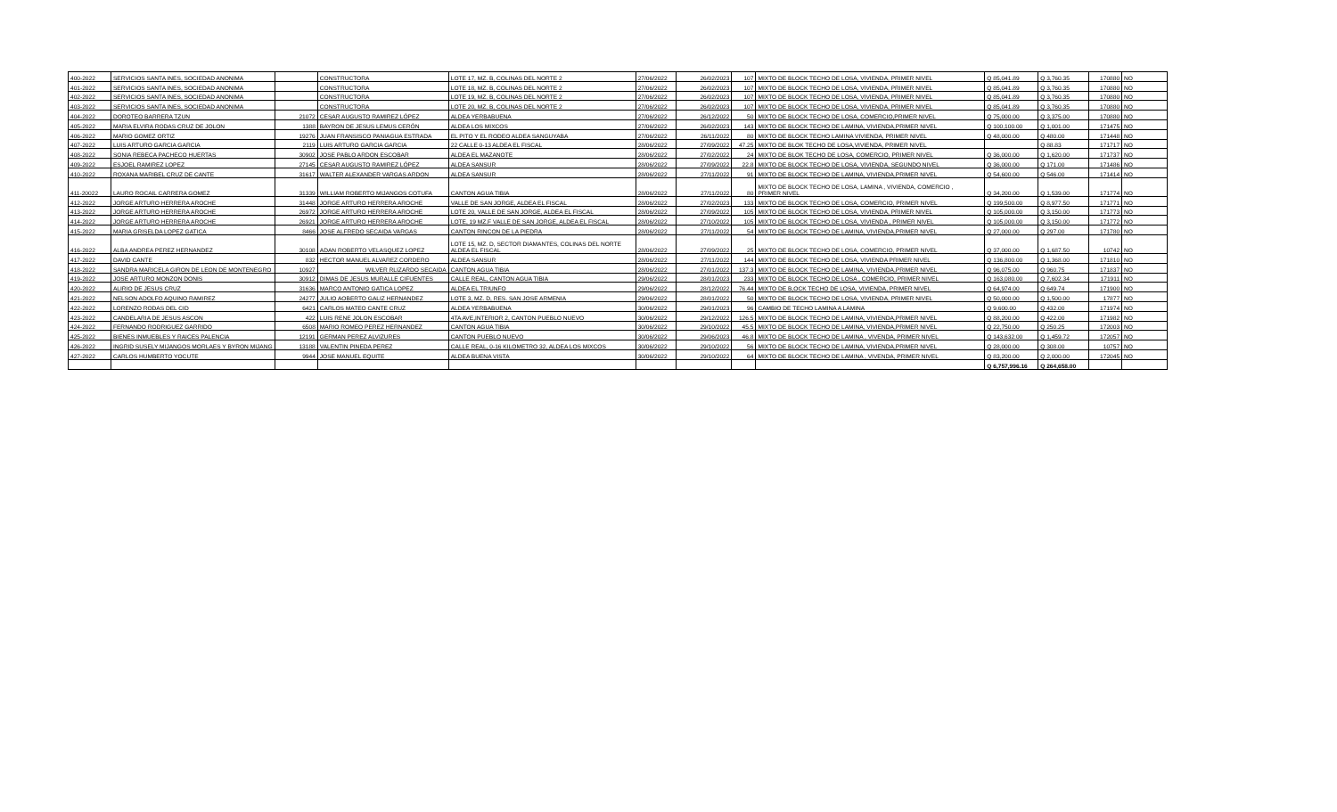| 400-2022 | SERVICIOS SANTA INES, SOCIEDAD ANONIMA | | CONSTRUCTORA | LOTE 17, MZ. B, COLINAS DEL NORTE 2 | 27/06/2022 | 26/02/2023 | 107 | MIXTO DE BLOCK TECHO DE LOSA, VIVIENDA, PRIMER NIVEL | Q 85,041.89 | Q 3,760.35 | 170880 | NO |
| 401-2022 | SERVICIOS SANTA INES, SOCIEDAD ANONIMA | | CONSTRUCTORA | LOTE 18, MZ. B, COLINAS DEL NORTE 2 | 27/06/2022 | 26/02/2023 | 107 | MIXTO DE BLOCK TECHO DE LOSA, VIVIENDA, PRIMER NIVEL | Q 85,041.89 | Q 3,760.35 | 170880 | NO |
| 402-2022 | SERVICIOS SANTA INES, SOCIEDAD ANONIMA | | CONSTRUCTORA | LOTE 19, MZ. B, COLINAS DEL NORTE 2 | 27/06/2022 | 26/02/2023 | 107 | MIXTO DE BLOCK TECHO DE LOSA, VIVIENDA, PRIMER NIVEL | Q 85,041.89 | Q 3,760.35 | 170880 | NO |
| 403-2022 | SERVICIOS SANTA INES, SOCIEDAD ANONIMA | | CONSTRUCTORA | LOTE 20, MZ. B, COLINAS DEL NORTE 2 | 27/06/2022 | 26/02/2023 | 107 | MIXTO DE BLOCK TECHO DE LOSA, VIVIENDA, PRIMER NIVEL | Q 85,041.89 | Q 3,760.35 | 170880 | NO |
| 404-2022 | DOROTEO BARRERA TZUN | 21072 | CESAR AUGUSTO RAMIREZ LÓPEZ | ALDEA YERBABUENA | 27/06/2022 | 26/12/2022 | 50 | MIXTO DE BLOCK TECHO DE LOSA, COMERCIO,PRIMER NIVEL | Q 75,000.00 | Q 3,375.00 | 170880 | NO |
| 405-2022 | MARIA ELVIRA RODAS CRUZ DE JOLON | 1388 | BAYRON DE JESUS LEMUS CERÓN | ALDEA LOS MIXCOS | 27/06/2022 | 26/02/2023 | 143 | MIXTO DE BLOCK TECHO DE LAMINA, VIVIENDA,PRIMER NIVEL | Q 100,100.00 | Q 1,001.00 | 171475 | NO |
| 406-2022 | MARIO GOMEZ ORTIZ | 19276 | JUAN FRANSISCO PANIAGUA ESTRADA | EL PITO Y EL RODEO ALDEA SANGUYABA | 27/06/2022 | 26/11/2022 | 80 | MIXTO DE BLOCK TECHO LAMINA VIVIENDA, PRIMER NIVEL | Q 48,000.00 | Q 480.00 | 171448 | NO |
| 407-2022 | LUIS ARTURO GARCIA GARCIA | 2119 | LUIS ARTURO GARCIA GARCIA | 22 CALLE 0-13 ALDEA EL FISCAL | 28/06/2022 | 27/09/2022 | 47.25 | MIXTO DE BLOK TECHO DE LOSA,VIVIENDA, PRIMER NIVEL | | Q 88.83 | 171717 | NO |
| 408-2022 | SONIA REBECA PACHECO HUERTAS | 30902 | JOSE PABLO ARDON ESCOBAR | ALDEA EL MAZANOTE | 28/06/2022 | 27/02/2022 | 24 | MIXTO DE BLOK TECHO DE LOSA, COMERCIO, PRIMER NIVEL | Q 36,000.00 | Q 1,620.00 | 171737 | NO |
| 409-2022 | ESJOEL RAMIREZ LOPEZ | 27145 | CESAR AUGUSTO RAMIREZ LÓPEZ | ALDEA SANSUR | 28/06/2022 | 27/09/2022 | 22.8 | MIXTO DE BLOCK TECHO DE LOSA, VIVIENDA, SEGUNDO NIVEL | Q 36,000.00 | Q 171.00 | 171486 | NO |
| 410-2022 | ROXANA MARIBEL CRUZ DE CANTE | 31617 | WALTER ALEXANDER VARGAS ARDON | ALDEA SANSUR | 28/06/2022 | 27/11/2022 | 91 | MIXTO DE BLOCK TECHO DE LAMINA, VIVIENDA,PRIMER NIVEL | Q 54,600.00 | Q 546.00 | 171414 | NO |
| 411-20022 | LAURO ROCAIL CARRERA GOMEZ | 31339 | WILLIAM ROBERTO MIJANGOS COTUFA | CANTON AGUA TIBIA | 28/06/2022 | 27/11/2022 | 80 | MIXTO DE BLOCK TECHO DE LOSA, LAMINA , VIVIENDA, COMERCIO , PRIMER NIVEL | Q 34,200.00 | Q 1,539.00 | 171774 | NO |
| 412-2022 | JORGE ARTURO HERRERA AROCHE | 31448 | JORGE ARTURO HERRERA AROCHE | VALLE DE SAN JORGE, ALDEA EL FISCAL | 28/06/2022 | 27/02/2023 | 133 | MIXTO DE BLOCK TECHO DE LOSA, COMERCIO, PRIMER NIVEL | Q 199,500.00 | Q 8,977.50 | 171771 | NO |
| 413-2022 | JORGE ARTURO HERRERA AROCHE | 26972 | JORGE ARTURO HERRERA AROCHE | LOTE 20, VALLE DE SAN JORGE, ALDEA EL FISCAL | 28/06/2022 | 27/09/2022 | 105 | MIXTO DE BLOCK TECHO DE LOSA, VIVIENDA, PRIMER NIVEL | Q 105,000.00 | Q 3,150.00 | 171773 | NO |
| 414-2022 | JORGE ARTURO HERRERA AROCHE | 26921 | JORGE ARTURO HERRERA AROCHE | LOTE, 19 MZ.F VALLE DE SAN JORGE, ALDEA EL FISCAL | 28/06/2022 | 27/10/2022 | 105 | MIXTO DE BLOCK TECHO DE LOSA, VIVIENDA , PRIMER NIVEL | Q 105,000.00 | Q 3,150.00 | 171772 | NO |
| 415-2022 | MARIA GRISELDA LOPEZ GATICA | 8466 | JOSE ALFREDO SECAIDA VARGAS | CANTON RINCON DE LA PIEDRA | 28/06/2022 | 27/11/2022 | 54 | MIXTO DE BLOCK TECHO DE LAMINA, VIVIENDA,PRIMER NIVEL | Q 27,000.00 | Q 297.00 | 171780 | NO |
| 416-2022 | ALBA ANDREA PEREZ HERNANDEZ | 30108 | ADAN ROBERTO VELASQUEZ LOPEZ | LOTE 15, MZ. D, SECTOR DIAMANTES, COLINAS DEL NORTE ALDEA EL FISCAL | 28/06/2022 | 27/09/2022 | 25 | MIXTO DE BLOCK TECHO DE LOSA, COMERCIO, PRIMER NIVEL | Q 37,000.00 | Q 1,687.50 | 10742 | NO |
| 417-2022 | DAVID CANTE | 832 | HECTOR MANUEL ALVAREZ CORDERO | ALDEA SANSUR | 28/06/2022 | 27/11/2022 | 144 | MIXTO DE BLOCK TECHO DE LOSA, VIVIENDA PRIMER NIVEL | Q 136,800.00 | Q 1,368.00 | 171810 | NO |
| 418-2022 | SANDRA MARICELA GIRON DE LEON DE MONTENEGRO | 10927 | WILVER RLIZARDO SECAIDA | CANTON AGUA TIBIA | 28/06/2022 | 27/01/2022 | 137.3 | MIXTO DE BLOCK TECHO DE LAMINA, VIVIENDA,PRIMER NIVEL | Q 96,075.00 | Q 960.75 | 171837 | NO |
| 419-2022 | JOSE ARTURO MONZON DONIS | 30912 | DIMAS DE JESUS MURALLE CIFUENTES | CALLE REAL, CANTON AGUA TIBIA | 29/06/2022 | 28/01/2023 | 233 | MIXTO DE BLOCK TECHO DE LOSA , COMERCIO, PRIMER NIVEL | Q 163,080.00 | Q 7,602.34 | 171911 | NO |
| 420-2022 | ALIRIO DE JESUS CRUZ | 31636 | MARCO ANTONIO GATICA LOPEZ | ALDEA EL TRIUNFO | 29/06/2022 | 28/12/2022 | 76.44 | MIXTO DE B,OCK TECHO DE LOSA, VIVIENDA, PRIMER NIVEL | Q 64,974.00 | Q 649.74 | 171900 | NO |
| 421-2022 | NELSON ADOLFO AQUINO RAMIREZ | 24277 | JULIO AOBERTO GALIZ HERNANDEZ | LOTE 3, MZ. D, RES. SAN JOSE ARMENIA | 29/06/2022 | 28/01/2022 | 50 | MIXTO DE BLOCK TECHO DE LOSA, VIVIENDA, PRIMER NIVEL | Q 50,000.00 | Q 1,500.00 | 17877 | NO |
| 422-2022 | LORENZO RODAS DEL CID | 6421 | CARLOS MATEO CANTE CRUZ | ALDEA YERBABUENA | 30/06/2022 | 29/01/2023 | 96 | CAMBIO DE TECHO LAMINA A LAMINA | Q 9,600.00 | Q 432.00 | 171974 | NO |
| 423-2022 | CANDELARIA DE JESUS ASCON | 422 | LUIS RENE JOLON ESCOBAR | 4TA AVE,INTERIOR 2, CANTON PUEBLO NUEVO | 30/06/2022 | 29/12/2022 | 126.5 | MIXTO DE BLOCK TECHO DE LAMINA, VIVIENDA,PRIMER NIVEL | Q 88,200.00 | Q 422.00 | 171982 | NO |
| 424-2022 | FERNANDO RODRIGUEZ GARRIDO | 6508 | MARIO ROMEO PEREZ HERNANDEZ | CANTON AGUA TIBIA | 30/06/2022 | 29/10/2022 | 45.5 | MIXTO DE BLOCK TECHO DE LAMINA, VIVIENDA,PRIMER NIVEL | Q 22,750.00 | Q 250.25 | 172003 | NO |
| 425-2022 | BIENES INMUEBLES Y RAICES PALENCIA | 12191 | GERMAN PEREZ ALVIZURES | CANTON PUEBLO NUEVO | 30/06/2022 | 29/06/2023 | 46.8 | MIXTO DE BLOCK TECHO DE LAMINA , VIVENDA, PRIMER NIVEL | Q 143,632.00 | Q 1,459.72 | 172057 | NO |
| 426-2022 | INGRID SUSELY MIJANGOS MORLAES Y BYRON MIJANG | 13188 | VALENTIN PINEDA PEREZ | CALLE REAL, 0-16 KILOMETRO 32, ALDEA LOS MIXCOS | 30/06/2022 | 29/10/2022 | 56 | MIXTO DE BLOCK TECHO DE LAMINA, VIVIENDA,PRIMER NIVEL | Q 28,000.00 | Q 308.00 | 10757 | NO |
| 427-2022 | CARLOS HUMBERTO YOCUTE | 9944 | JOSE MANUEL EQUITE | ALDEA BUENA VISTA | 30/06/2022 | 29/10/2022 | 64 | MIXTO DE BLOCK TECHO DE LAMINA , VIVENDA, PRIMER NIVEL | Q 83,200.00 | Q 2,000.00 | 172045 | NO |
| | | | | | | | | | Q 6,757,996.16 | Q 264,658.00 | | |